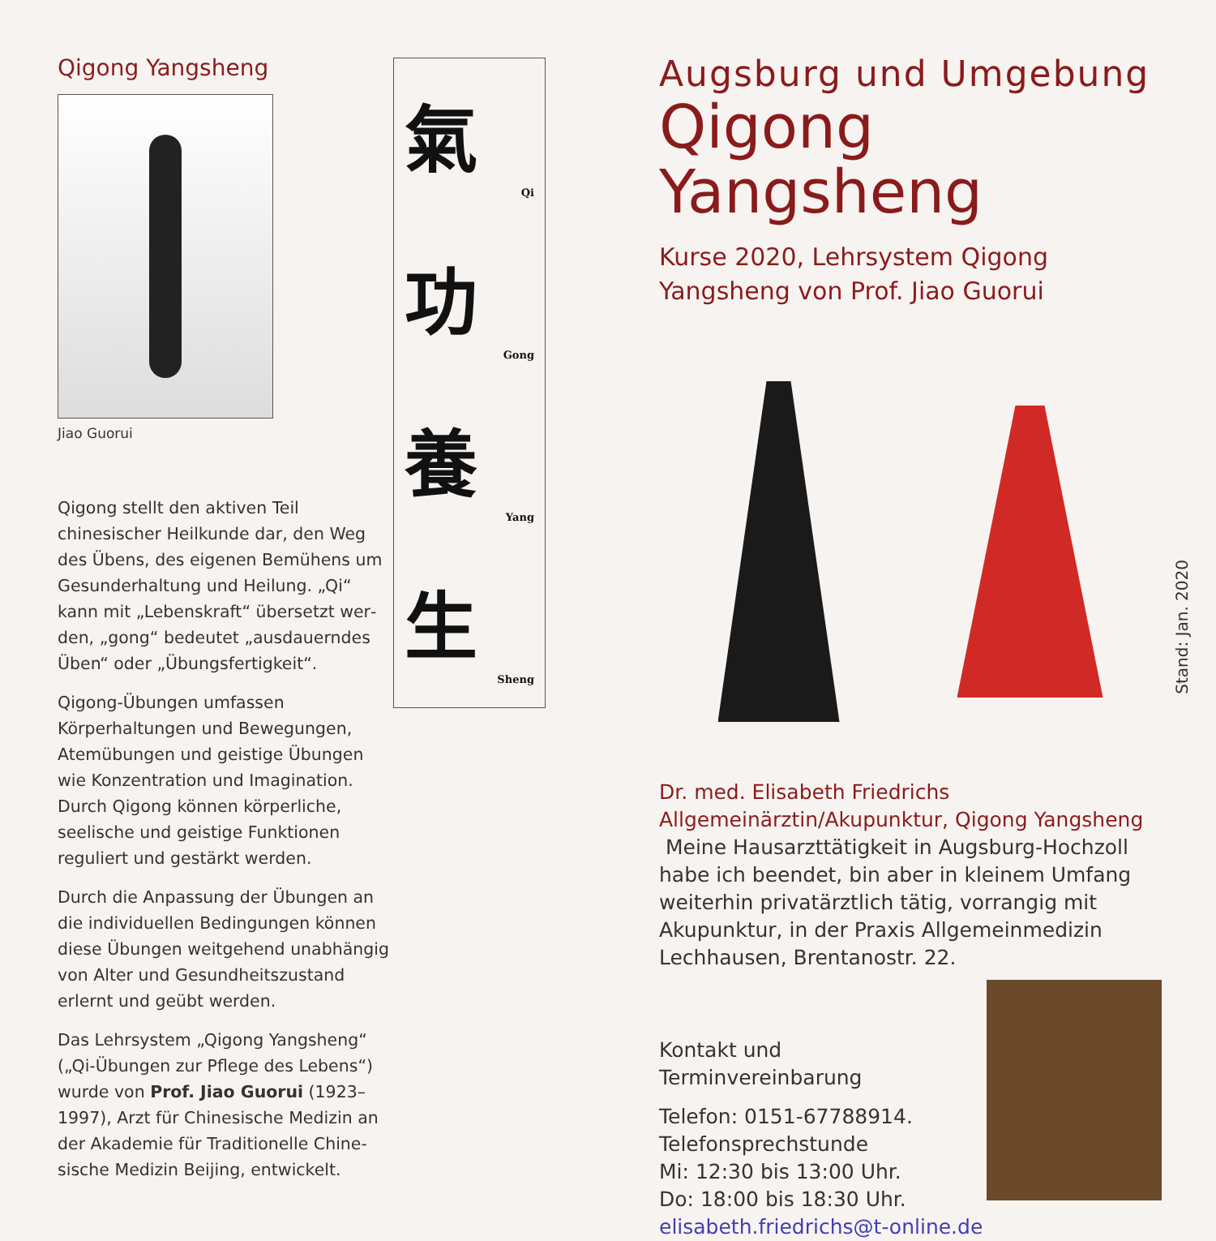Qigong Yangsheng
Jiao Guorui
Qigong stellt den aktiven Teil chinesischer Heilkunde dar, den Weg des Übens, des eigenen Bemühens um Gesunderhaltung und Heilung. „Qi“ kann mit „Lebenskraft“ übersetzt wer­den, „gong“ bedeutet „ausdauerndes Üben“ oder „Übungsfertigkeit“.
Qigong-Übungen umfassen Körperhaltungen und Bewegungen, Atemübungen und geistige Übungen wie Konzentration und Imagination. Durch Qigong können körperliche, seelische und geistige Funktionen reguliert und gestärkt werden.
Durch die Anpassung der Übungen an die individuellen Bedingungen können diese Übungen weitgehend unabhängig von Alter und Gesundheitszustand erlernt und geübt werden.
Das Lehrsystem „Qigong Yangsheng“ („Qi-Übungen zur Pflege des Lebens“) wurde von Prof. Jiao Guorui (1923–1997), Arzt für Chinesische Medizin an der Akademie für Traditionelle Chine­sische Medizin Beijing, entwickelt.
氣
Qi
功
Gong
養
Yang
生
Sheng
Augsburg und Umgebung
Qigong Yangsheng
Kurse 2020, Lehrsystem Qigong
Yangsheng von Prof. Jiao Guorui
Dr. med. Elisabeth Friedrichs
Allgemeinärztin/Akupunktur, Qigong Yangsheng
Meine Hausarzttätigkeit in Augsburg-Hochzoll habe ich beendet, bin aber in kleinem Umfang weiterhin privatärztlich tätig, vorrangig mit Akupunktur, in der Praxis Allgemeinmedizin Lechhausen, Brentanostr. 22.
Kontakt und Terminvereinbarung
Telefon: 0151-67788914.
Telefonsprechstunde
Mi: 12:30 bis 13:00 Uhr.
Do: 18:00 bis 18:30 Uhr.
elisabeth.friedrichs@t-online.de
Stand: Jan. 2020